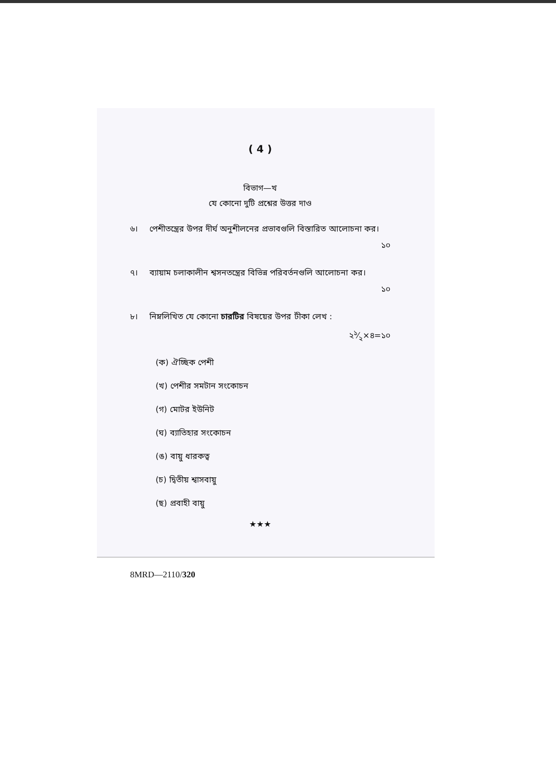( 4 )
বিভাগ—খ
যে কোনো দুটি প্রশ্নের উত্তর দাও
৬। পেশীতন্ত্রের উপর দীর্ঘ অনুশীলনের প্রভাবগুলি বিস্তারিত আলোচনা কর।
১০
৭। ব্যায়াম চলাকালীন শ্বসনতন্ত্রের বিভিন্ন পরিবর্তনগুলি আলোচনা কর।
১০
৮। নিম্নলিখিত যে কোনো চারটির বিষয়ের উপর টীকা লেখ :
২১⁄২×৪=১০
(ক) ঐচ্ছিক পেশী
(খ) পেশীর সমটান সংকোচন
(গ) মোটর ইউনিট
(ঘ) ব্যাতিহার সংকোচন
(ঙ) বায়ু ধারকত্ব
(চ) দ্বিতীয় শ্বাসবায়ু
(ছ) প্রবাহী বায়ু
★★★
8MRD—2110/320